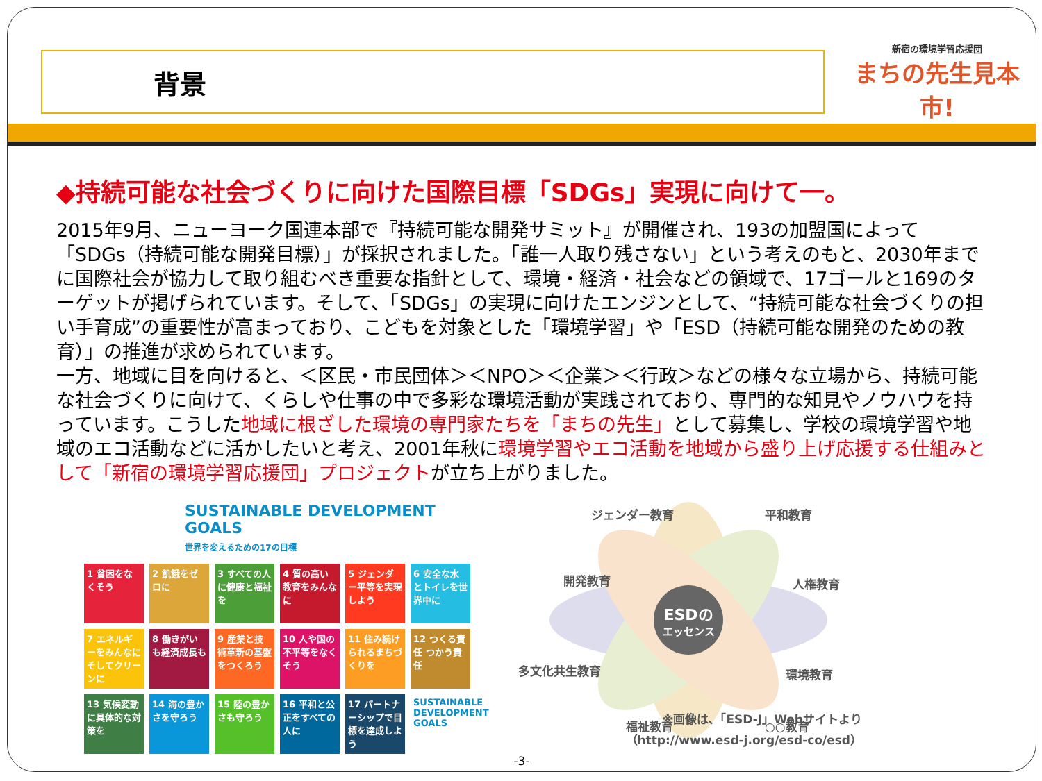背景
新宿の環境学習応援団
まちの先生見本市!
◆持続可能な社会づくりに向けた国際目標「SDGs」実現に向けて一。
2015年9月、ニューヨーク国連本部で『持続可能な開発サミット』が開催され、193の加盟国によって「SDGs（持続可能な開発目標）」が採択されました。「誰一人取り残さない」という考えのもと、2030年までに国際社会が協力して取り組むべき重要な指針として、環境・経済・社会などの領域で、17ゴールと169のターゲットが掲げられています。そして、「SDGs」の実現に向けたエンジンとして、“持続可能な社会づくりの担い手育成”の重要性が高まっており、こどもを対象とした「環境学習」や「ESD（持続可能な開発のための教育）」の推進が求められています。
一方、地域に目を向けると、＜区民・市民団体＞＜NPO＞＜企業＞＜行政＞などの様々な立場から、持続可能な社会づくりに向けて、くらしや仕事の中で多彩な環境活動が実践されており、専門的な知見やノウハウを持っています。こうした地域に根ざした環境の専門家たちを「まちの先生」として募集し、学校の環境学習や地域のエコ活動などに活かしたいと考え、2001年秋に環境学習やエコ活動を地域から盛り上げ応援する仕組みとして「新宿の環境学習応援団」プロジェクトが立ち上がりました。
SUSTAINABLE DEVELOPMENT GOALS
世界を変えるための17の目標
1 貧困をなくそう
2 飢餓をゼロに
3 すべての人に健康と福祉を
4 質の高い教育をみんなに
5 ジェンダー平等を実現しよう
6 安全な水とトイレを世界中に
7 エネルギーをみんなに そしてクリーンに
8 働きがいも経済成長も
9 産業と技術革新の基盤をつくろう
10 人や国の不平等をなくそう
11 住み続けられるまちづくりを
12 つくる責任 つかう責任
13 気候変動に具体的な対策を
14 海の豊かさを守ろう
15 陸の豊かさも守ろう
16 平和と公正をすべての人に
17 パートナーシップで目標を達成しよう
SUSTAINABLE DEVELOPMENT GOALS
ESDの
エッセンス
ジェンダー教育
平和教育
開発教育
人権教育
多文化共生教育
環境教育
福祉教育
○○教育
※画像は､「ESD-J」Webサイトより
（http://www.esd-j.org/esd-co/esd）
-3-